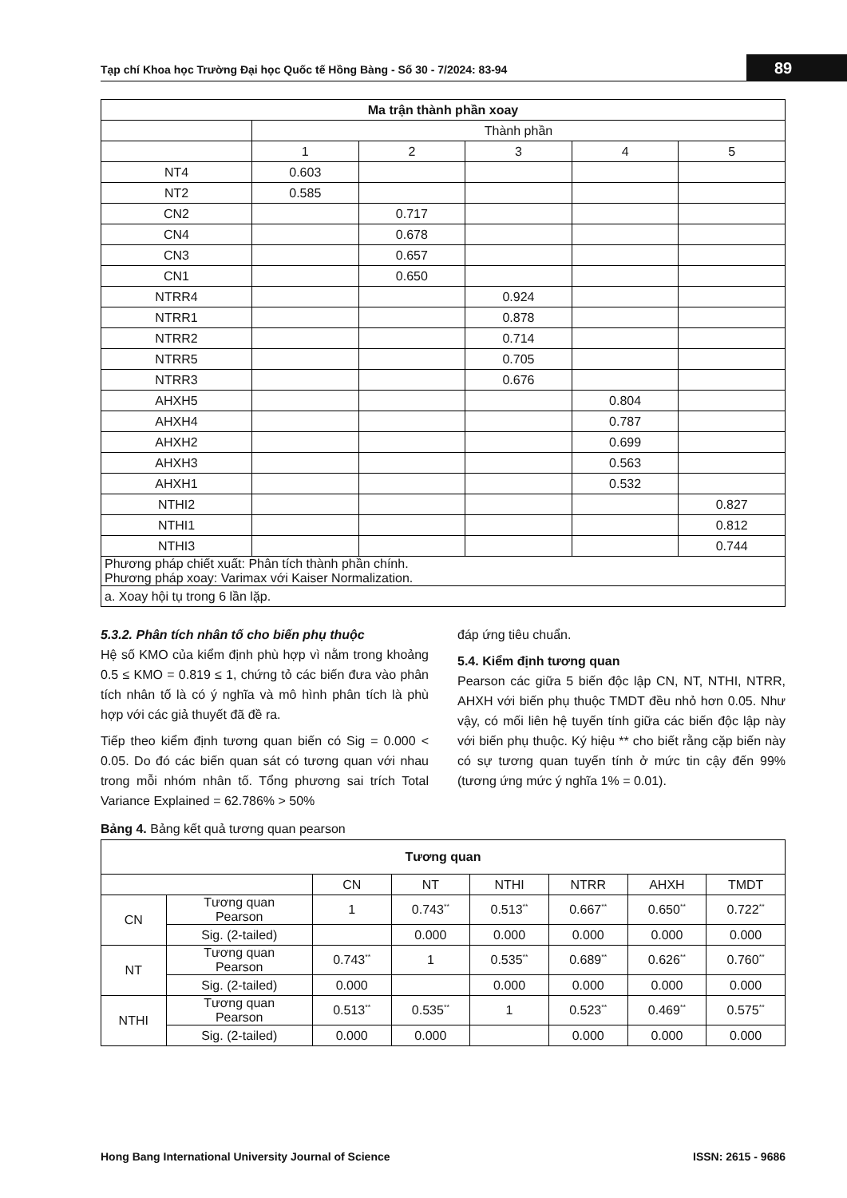Tạp chí Khoa học Trường Đại học Quốc tế Hồng Bàng - Số 30 - 7/2024: 83-94
89
| Ma trận thành phần xoay | | | | | |
| --- | --- | --- | --- | --- | --- |
| | Thành phần | | | | |
| | 1 | 2 | 3 | 4 | 5 |
| NT4 | 0.603 | | | | |
| NT2 | 0.585 | | | | |
| CN2 | | 0.717 | | | |
| CN4 | | 0.678 | | | |
| CN3 | | 0.657 | | | |
| CN1 | | 0.650 | | | |
| NTRR4 | | | 0.924 | | |
| NTRR1 | | | 0.878 | | |
| NTRR2 | | | 0.714 | | |
| NTRR5 | | | 0.705 | | |
| NTRR3 | | | 0.676 | | |
| AHXH5 | | | | 0.804 | |
| AHXH4 | | | | 0.787 | |
| AHXH2 | | | | 0.699 | |
| AHXH3 | | | | 0.563 | |
| AHXH1 | | | | 0.532 | |
| NTHI2 | | | | | 0.827 |
| NTHI1 | | | | | 0.812 |
| NTHI3 | | | | | 0.744 |
| Phương pháp chiết xuất: Phân tích thành phần chính. Phương pháp xoay: Varimax với Kaiser Normalization. | | | | | |
| a. Xoay hội tụ trong 6 lần lặp. | | | | | |
5.3.2. Phân tích nhân tố cho biến phụ thuộc
Hệ số KMO của kiểm định phù hợp vì nằm trong khoảng 0.5 ≤ KMO = 0.819 ≤ 1, chứng tỏ các biến đưa vào phân tích nhân tố là có ý nghĩa và mô hình phân tích là phù hợp với các giả thuyết đã đề ra.
Tiếp theo kiểm định tương quan biến có Sig = 0.000 < 0.05. Do đó các biến quan sát có tương quan với nhau trong mỗi nhóm nhân tố. Tổng phương sai trích Total Variance Explained = 62.786% > 50%
đáp ứng tiêu chuẩn.
5.4. Kiểm định tương quan
Pearson các giữa 5 biến độc lập CN, NT, NTHI, NTRR, AHXH với biến phụ thuộc TMDT đều nhỏ hơn 0.05. Như vậy, có mối liên hệ tuyến tính giữa các biến độc lập này với biến phụ thuộc. Ký hiệu ** cho biết rằng cặp biến này có sự tương quan tuyến tính ở mức tin cậy đến 99% (tương ứng mức ý nghĩa 1% = 0.01).
Bảng 4. Bảng kết quả tương quan pearson
| Tương quan | | | | | | | |
| --- | --- | --- | --- | --- | --- | --- | --- |
| | | CN | NT | NTHI | NTRR | AHXH | TMDT |
| CN | Tương quan Pearson | 1 | 0.743<sup>**</sup> | 0.513<sup>**</sup> | 0.667<sup>**</sup> | 0.650<sup>**</sup> | 0.722<sup>**</sup> |
| | Sig. (2-tailed) | | 0.000 | 0.000 | 0.000 | 0.000 | 0.000 |
| NT | Tương quan Pearson | 0.743<sup>**</sup> | 1 | 0.535<sup>**</sup> | 0.689<sup>**</sup> | 0.626<sup>**</sup> | 0.760<sup>**</sup> |
| | Sig. (2-tailed) | 0.000 | | 0.000 | 0.000 | 0.000 | 0.000 |
| NTHI | Tương quan Pearson | 0.513<sup>**</sup> | 0.535<sup>**</sup> | 1 | 0.523<sup>**</sup> | 0.469<sup>**</sup> | 0.575<sup>**</sup> |
| | Sig. (2-tailed) | 0.000 | 0.000 | | 0.000 | 0.000 | 0.000 |
Hong Bang International University Journal of Science ISSN: 2615 - 9686